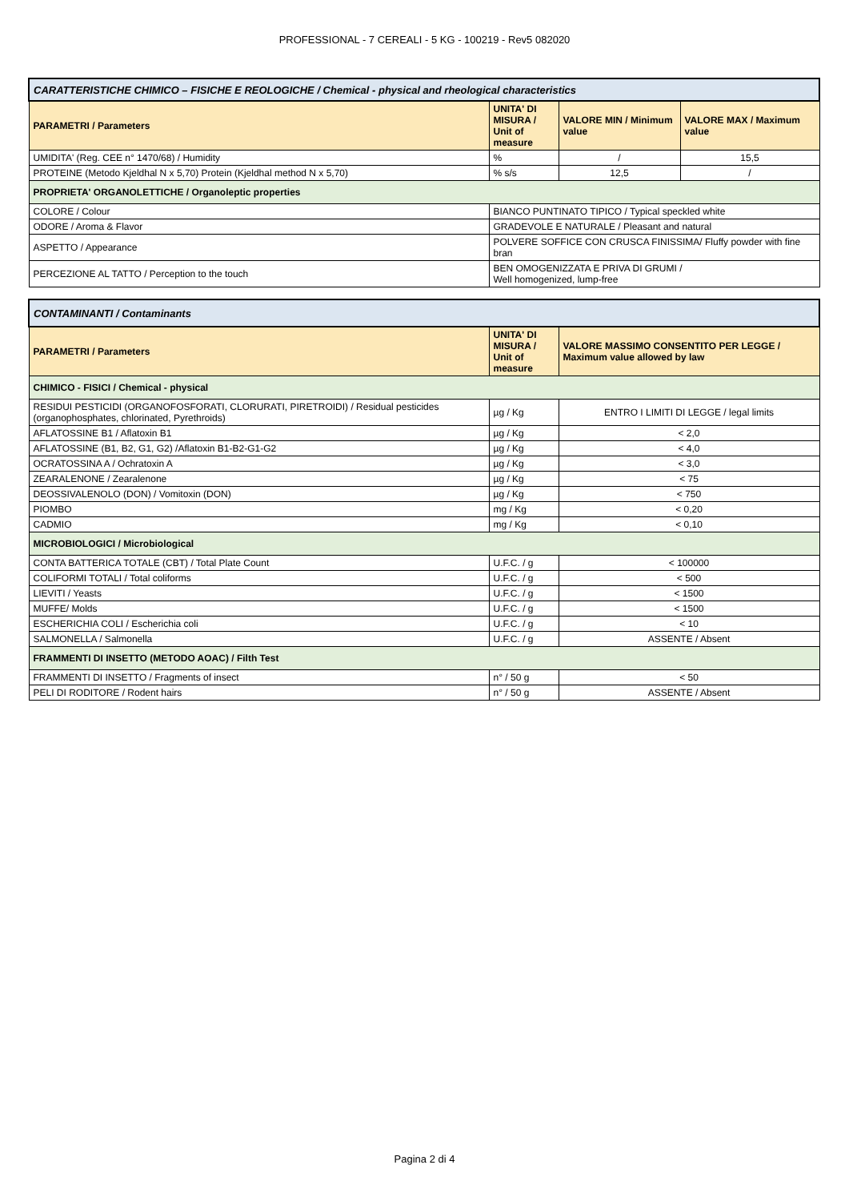PROFESSIONAL - 7 CEREALI - 5 KG - 100219 - Rev5 082020
| CARATTERISTICHE CHIMICO – FISICHE E REOLOGICHE / Chemical - physical and rheological characteristics | | | |
| --- | --- | --- | --- |
| PARAMETRI / Parameters | UNITA' DI MISURA / Unit of measure | VALORE MIN / Minimum value | VALORE MAX / Maximum value |
| UMIDITA' (Reg. CEE n° 1470/68) / Humidity | % | / | 15,5 |
| PROTEINE (Metodo Kjeldhal N x 5,70) Protein (Kjeldhal method N x 5,70) | % s/s | 12,5 | / |
| PROPRIETA' ORGANOLETTICHE / Organoleptic properties | | | |
| COLORE / Colour | BIANCO PUNTINATO TIPICO / Typical speckled white | | |
| ODORE / Aroma & Flavor | GRADEVOLE E NATURALE / Pleasant and natural | | |
| ASPETTO / Appearance | POLVERE SOFFICE CON CRUSCA FINISSIMA/ Fluffy powder with fine bran | | |
| PERCEZIONE AL TATTO / Perception to the touch | BEN OMOGENIZZATA E PRIVA DI GRUMI / Well homogenized, lump-free | | |
| CONTAMINANTI / Contaminants | | |
| --- | --- | --- |
| PARAMETRI / Parameters | UNITA' DI MISURA / Unit of measure | VALORE MASSIMO CONSENTITO PER LEGGE / Maximum value allowed by law |
| CHIMICO - FISICI / Chemical - physical | | |
| RESIDUI PESTICIDI (ORGANOFOSFORATI, CLORURATI, PIRETROIDI) / Residual pesticides (organophosphates, chlorinated, Pyrethroids) | µg / Kg | ENTRO I LIMITI DI LEGGE / legal limits |
| AFLATOSSINE B1 / Aflatoxin B1 | µg / Kg | < 2,0 |
| AFLATOSSINE (B1, B2, G1, G2) /Aflatoxin B1-B2-G1-G2 | µg / Kg | < 4,0 |
| OCRATOSSINA A / Ochratoxin A | µg / Kg | < 3,0 |
| ZEARALENONE / Zearalenone | µg / Kg | < 75 |
| DEOSSIVALENOLO (DON) / Vomitoxin (DON) | µg / Kg | < 750 |
| PIOMBO | mg / Kg | < 0,20 |
| CADMIO | mg / Kg | < 0,10 |
| MICROBIOLOGICI / Microbiological | | |
| CONTA BATTERICA TOTALE (CBT) / Total Plate Count | U.F.C. / g | < 100000 |
| COLIFORMI TOTALI / Total coliforms | U.F.C. / g | < 500 |
| LIEVITI / Yeasts | U.F.C. / g | < 1500 |
| MUFFE/ Molds | U.F.C. / g | < 1500 |
| ESCHERICHIA COLI / Escherichia coli | U.F.C. / g | < 10 |
| SALMONELLA / Salmonella | U.F.C. / g | ASSENTE / Absent |
| FRAMMENTI DI INSETTO (METODO AOAC) / Filth Test | | |
| FRAMMENTI DI INSETTO / Fragments of insect | n° / 50 g | < 50 |
| PELI DI RODITORE / Rodent hairs | n° / 50 g | ASSENTE / Absent |
Pagina 2 di 4